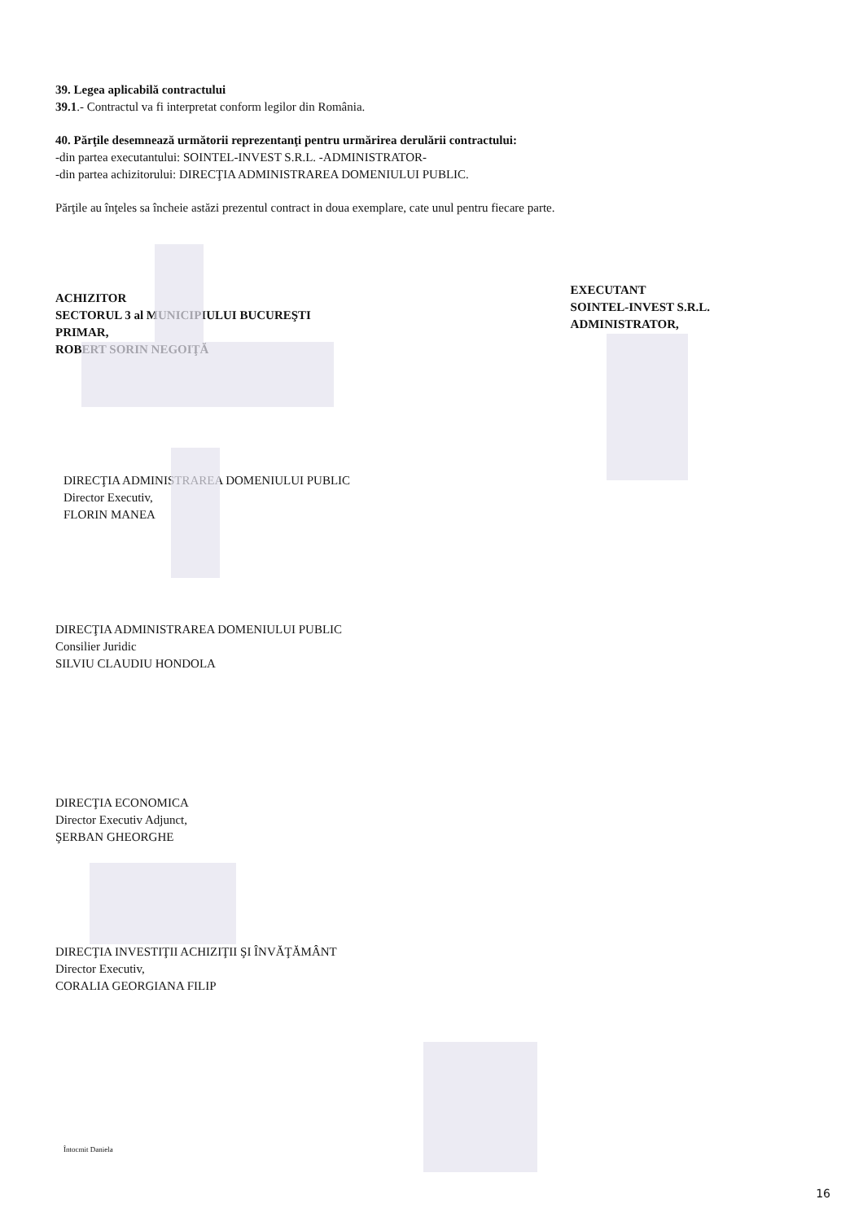39. Legea aplicabilă contractului
39.1.- Contractul va fi interpretat conform legilor din România.
40. Părţile desemnează următorii reprezentanţi pentru urmărirea derulării contractului:
-din partea executantului: SOINTEL-INVEST S.R.L. -ADMINISTRATOR-
-din partea achizitorului: DIRECŢIA ADMINISTRAREA DOMENIULUI PUBLIC.
Părţile au înţeles sa încheie astăzi prezentul contract in doua exemplare, cate unul pentru fiecare parte.
ACHIZITOR
SECTORUL 3 al MUNICIPIULUI BUCUREŞTI
PRIMAR,
ROBERT SORIN NEGOIŢĂ
EXECUTANT
SOINTEL-INVEST S.R.L.
ADMINISTRATOR,
DIRECŢIA ADMINISTRAREA DOMENIULUI PUBLIC
Director Executiv,
FLORIN MANEA
DIRECŢIA ADMINISTRAREA DOMENIULUI PUBLIC
Consilier Juridic
SILVIU CLAUDIU HONDOLA
DIRECŢIA ECONOMICA
Director Executiv Adjunct,
ŞERBAN GHEORGHE
DIRECŢIA INVESTIŢII ACHIZIŢII ŞI ÎNVĂŢĂMÂNT
Director Executiv,
CORALIA GEORGIANA FILIP
Întocmit Daniela
16